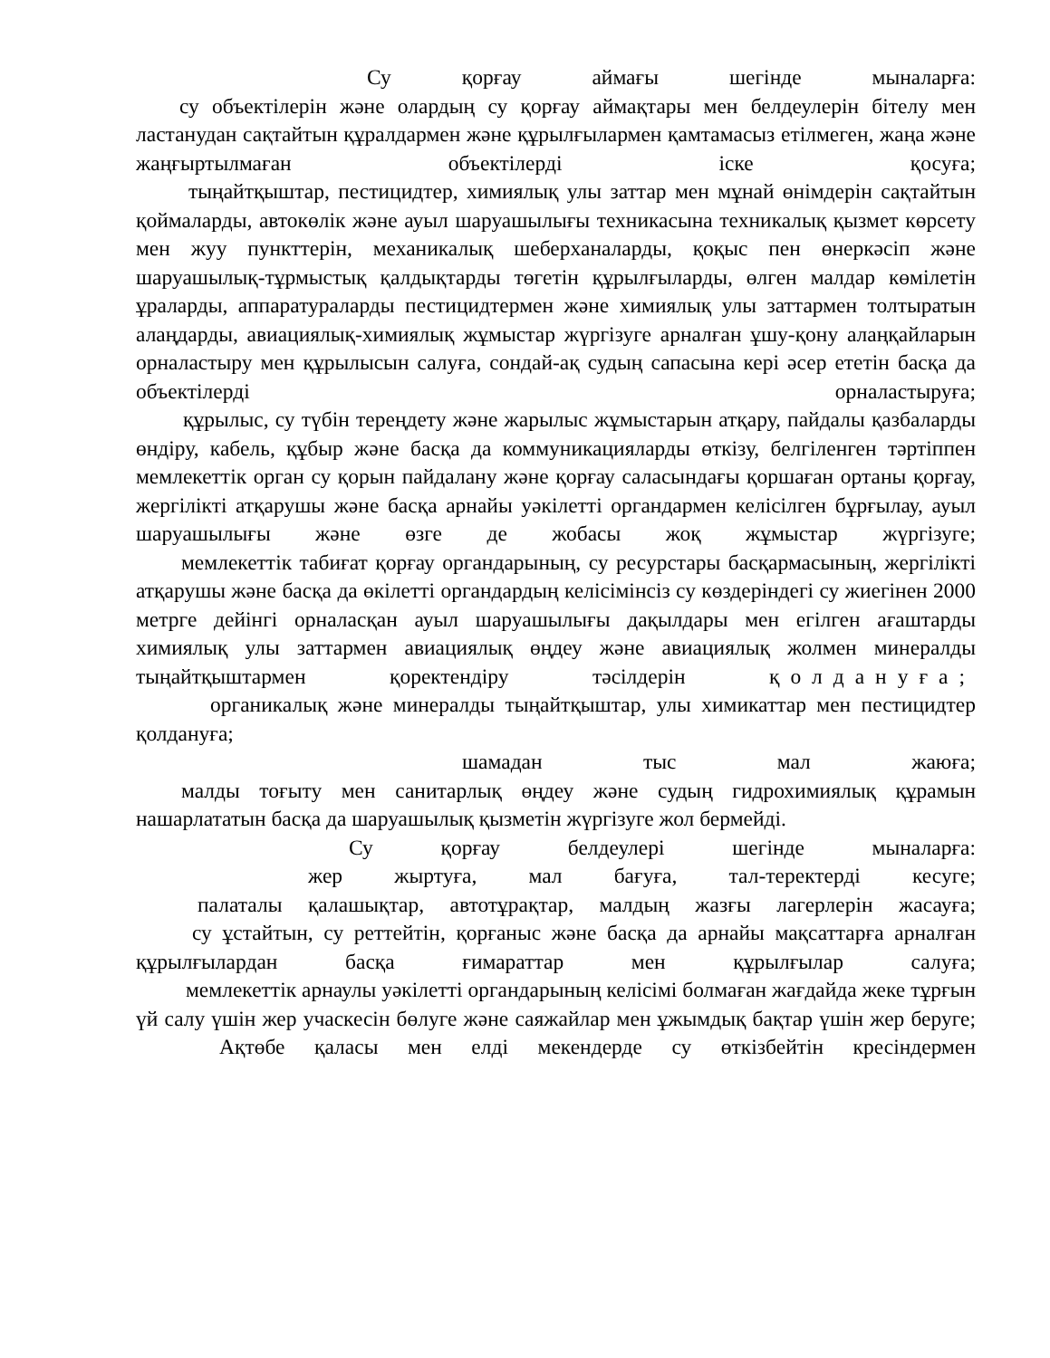Су қорғау аймағы шегінде мыналарға:
су объектілерін және олардың су қорғау аймақтары мен белдеулерін бітелу мен ластанудан сақтайтын құралдармен және құрылғылармен қамтамасыз етілмеген, жаңа және жаңғыртылмаған объектілерді іске қосуға;
тыңайтқыштар, пестицидтер, химиялық улы заттар мен мұнай өнімдерін сақтайтын қоймаларды, автокөлік және ауыл шаруашылығы техникасына техникалық қызмет көрсету мен жуу пункттерін, механикалық шеберханаларды, қоқыс пен өнеркәсіп және шаруашылық-тұрмыстық қалдықтарды төгетін құрылғыларды, өлген малдар көмілетін ұраларды, аппаратураларды пестицидтермен және химиялық улы заттармен толтыратын алаңдарды, авиациялық-химиялық жұмыстар жүргізуге арналған ұшу-қону алаңқайларын орналастыру мен құрылысын салуға, сондай-ақ судың сапасына кері әсер ететін басқа да объектілерді орналастыруға;
құрылыс, су түбін тереңдету және жарылыс жұмыстарын атқару, пайдалы қазбаларды өндіру, кабель, құбыр және басқа да коммуникацияларды өткізу, белгіленген тәртіппен мемлекеттік орган су қорын пайдалану және қорғау саласындағы қоршаған ортаны қорғау, жергілікті атқарушы және басқа арнайы уәкілетті органдармен келісілген бұрғылау, ауыл шаруашылығы және өзге де жобасы жоқ жұмыстар жүргізуге;
мемлекеттік табиғат қорғау органдарының, су ресурстары басқармасының, жергілікті атқарушы және басқа да өкілетті органдардың келісімінсіз су көздеріндегі су жиегінен 2000 метрге дейінгі орналасқан ауыл шаруашылығы дақылдары мен егілген ағаштарды химиялық улы заттармен авиациялық өңдеу және авиациялық жолмен минералды тыңайтқыштармен қоректендіру тәсілдерін қолдануға;
органикалық және минералды тыңайтқыштар, улы химикаттар мен пестицидтер қолдануға;
шамадан тыс мал жаюға;
малды тоғыту мен санитарлық өңдеу және судың гидрохимиялық құрамын нашарлататын басқа да шаруашылық қызметін жүргізуге жол бермейді.
Су қорғау белдеулері шегінде мыналарға:
жер жыртуға, мал бағуға, тал-теректерді кесуге;
палаталы қалашықтар, автотұрақтар, малдың жазғы лагерлерін жасауға;
су ұстайтын, су реттейтін, қорғаныс және басқа да арнайы мақсаттарға арналған құрылғылардан басқа ғимараттар мен құрылғылар салуға;
мемлекеттік арнаулы уәкілетті органдарының келісімі болмаған жағдайда жеке тұрғын үй салу үшін жер учаскесін бөлуге және саяжайлар мен ұжымдық бақтар үшін жер беруге;
Ақтөбе қаласы мен елді мекендерде су өткізбейтін кресіндермен